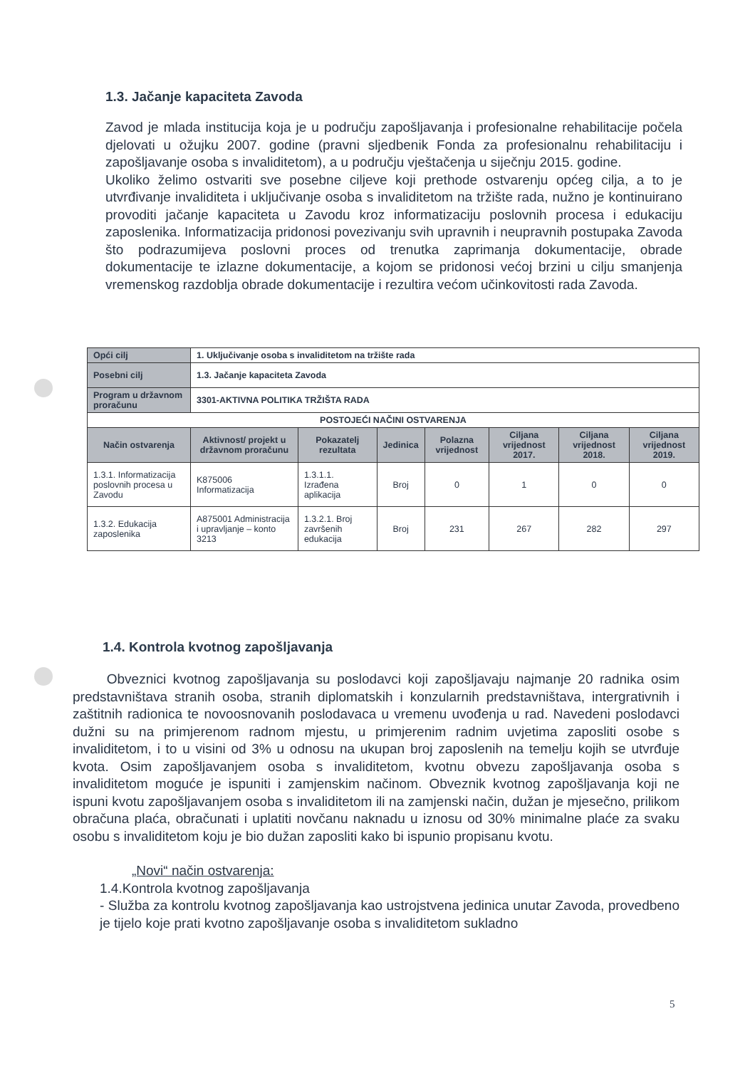1.3. Jačanje kapaciteta Zavoda
Zavod je mlada institucija koja je u području zapošljavanja i profesionalne rehabilitacije počela djelovati u ožujku 2007. godine (pravni sljedbenik Fonda za profesionalnu rehabilitaciju i zapošljavanje osoba s invaliditetom), a u području vještačenja u siječnju 2015. godine.
Ukoliko želimo ostvariti sve posebne ciljeve koji prethode ostvarenju općeg cilja, a to je utvrđivanje invaliditeta i uključivanje osoba s invaliditetom na tržište rada, nužno je kontinuirano provoditi jačanje kapaciteta u Zavodu kroz informatizaciju poslovnih procesa i edukaciju zaposlenika. Informatizacija pridonosi povezivanju svih upravnih i neupravnih postupaka Zavoda što podrazumijeva poslovni proces od trenutka zaprimanja dokumentacije, obrade dokumentacije te izlazne dokumentacije, a kojom se pridonosi većoj brzini u cilju smanjenja vremenskog razdoblja obrade dokumentacije i rezultira većom učinkovitosti rada Zavoda.
| Opći cilj | 1. Uključivanje osoba s invaliditetom na tržište rada | | | | | | |
| Posebni cilj | 1.3. Jačanje kapaciteta Zavoda | | | | | | |
| Program u državnom proračunu | 3301-AKTIVNA POLITIKA TRŽIŠTA RADA | | | | | | |
| POSTOJEĆI NAČINI OSTVARENJA | | | | | | | |
| Način ostvarenja | Aktivnost/ projekt u državnom proračunu | Pokazatelj rezultata | Jedinica | Polazna vrijednost | Ciljana vrijednost 2017. | Ciljana vrijednost 2018. | Ciljana vrijednost 2019. |
| 1.3.1. Informatizacija poslovnih procesa u Zavodu | K875006 Informatizacija | 1.3.1.1. Izrađena aplikacija | Broj | 0 | 1 | 0 | 0 |
| 1.3.2. Edukacija zaposlenika | A875001 Administracija i upravljanje – konto 3213 | 1.3.2.1. Broj završenih edukacija | Broj | 231 | 267 | 282 | 297 |
1.4. Kontrola kvotnog zapošljavanja
Obveznici kvotnog zapošljavanja su poslodavci koji zapošljavaju najmanje 20 radnika osim predstavništava stranih osoba, stranih diplomatskih i konzularnih predstavništava, intergrativnih i zaštitnih radionica te novoosnovanih poslodavaca u vremenu uvođenja u rad. Navedeni poslodavci dužni su na primjerenom radnom mjestu, u primjerenim radnim uvjetima zaposliti osobe s invaliditetom, i to u visini od 3% u odnosu na ukupan broj zaposlenih na temelju kojih se utvrđuje kvota. Osim zapošljavanjem osoba s invaliditetom, kvotnu obvezu zapošljavanja osoba s invaliditetom moguće je ispuniti i zamjenskim načinom. Obveznik kvotnog zapošljavanja koji ne ispuni kvotu zapošljavanjem osoba s invaliditetom ili na zamjenski način, dužan je mjesečno, prilikom obračuna plaća, obračunati i uplatiti novčanu naknadu u iznosu od 30% minimalne plaće za svaku osobu s invaliditetom koju je bio dužan zaposliti kako bi ispunio propisanu kvotu.
„Novi“ način ostvarenja:
1.4.Kontrola kvotnog zapošljavanja
- Služba za kontrolu kvotnog zapošljavanja kao ustrojstvena jedinica unutar Zavoda, provedbeno je tijelo koje prati kvotno zapošljavanje osoba s invaliditetom sukladno
5